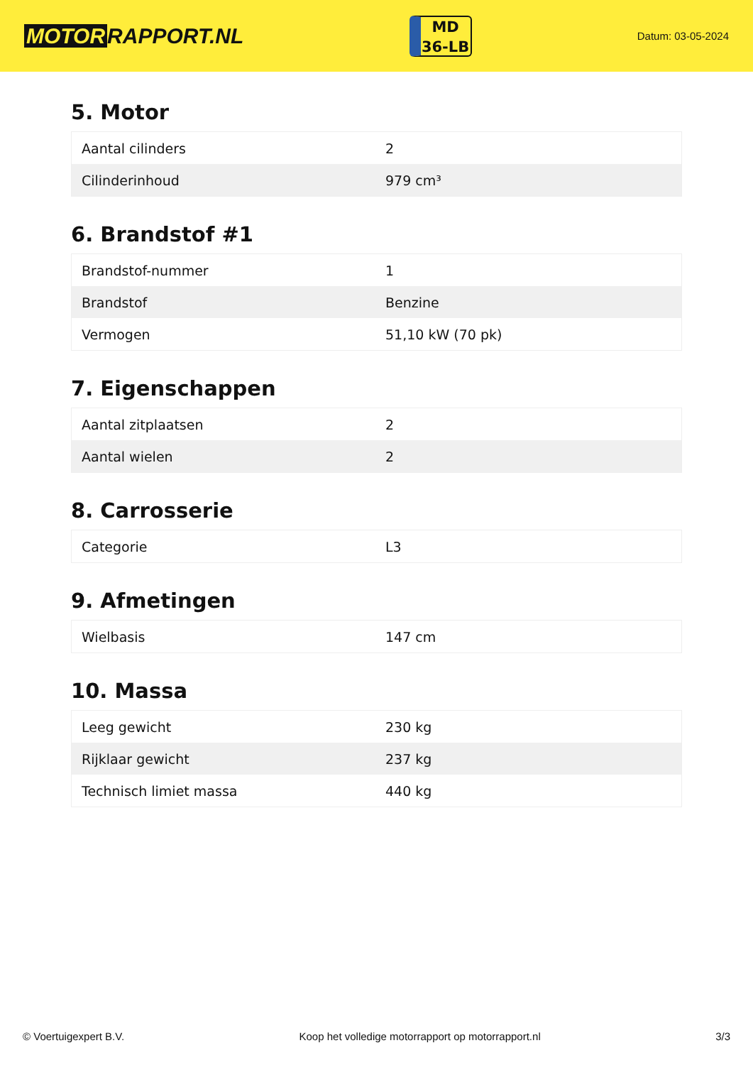MOTOR RAPPORT.NL
MD
36-LB
Datum: 03-05-2024
5. Motor
| Aantal cilinders | 2 |
| Cilinderinhoud | 979 cm³ |
6. Brandstof #1
| Brandstof-nummer | 1 |
| Brandstof | Benzine |
| Vermogen | 51,10 kW (70 pk) |
7. Eigenschappen
| Aantal zitplaatsen | 2 |
| Aantal wielen | 2 |
8. Carrosserie
| Categorie | L3 |
9. Afmetingen
| Wielbasis | 147 cm |
10. Massa
| Leeg gewicht | 230 kg |
| Rijklaar gewicht | 237 kg |
| Technisch limiet massa | 440 kg |
© Voertuigexpert B.V. Koop het volledige motorrapport op motorrapport.nl 3/3